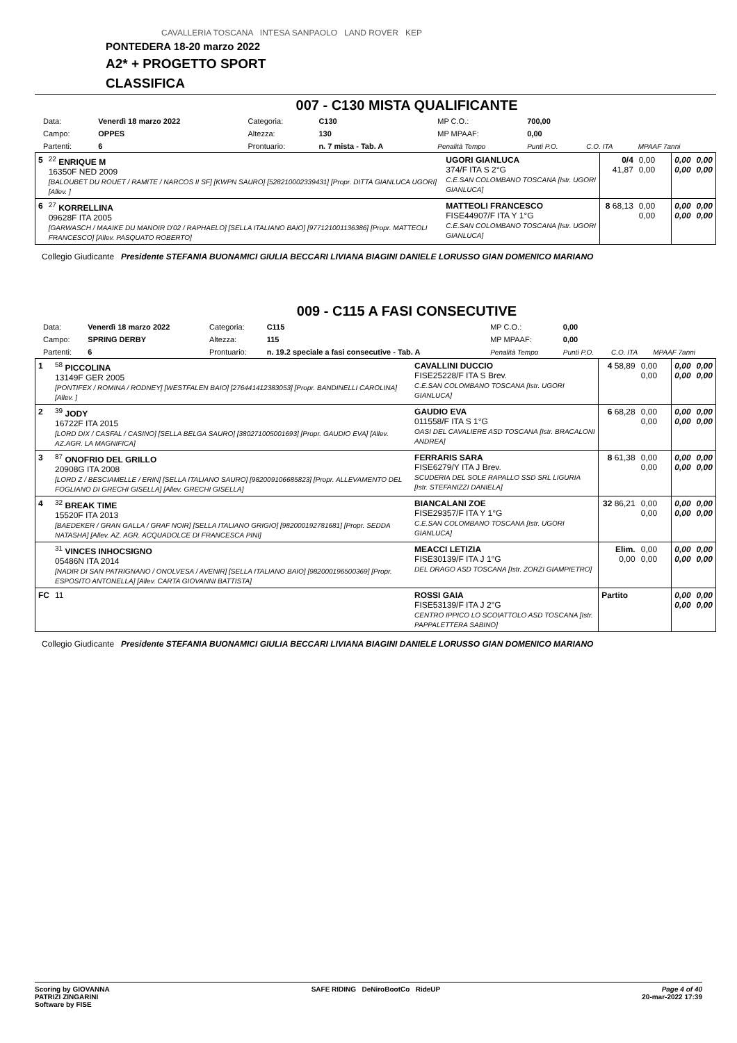CAVALLERIA TOSCANA INTESA SANPAOLO LAND ROVER KEP
PONTEDERA 18-20 marzo 2022
A2* + PROGETTO SPORT
CLASSIFICA
007 - C130 MISTA QUALIFICANTE
| Data: | Venerdì 18 marzo 2022 | Categoria: | C130 | MP C.O.: | 700,00 | | |
| Campo: | OPPES | Altezza: | 130 | MP MPAAF: | 0,00 | | |
| Partenti: | 6 | Prontuario: | n. 7 mista - Tab. A | Penalità Tempo | Punti P.O. | C.O. ITA | MPAAF 7anni |
| 5 | <sup>22</sup> ENRIQUE M 16350F NED 2009 [BALOUBET DU ROUET / RAMITE / NARCOS II SF] [KWPN SAURO] [528210002339431] [Propr. DITTA GIANLUCA UGORI] [Allev. ] | UGORI GIANLUCA 374/F ITA S 2°G C.E.SAN COLOMBANO TOSCANA [Istr. UGORI GIANLUCA] | 0/4 41,87 | 0,00 0,00 | 0,00 0,00 | 0,00 0,00 |
| 6 | <sup>27</sup> KORRELLINA 09628F ITA 2005 [GARWASCH / MAAIKE DU MANOIR D'02 / RAPHAELO] [SELLA ITALIANO BAIO] [977121001136386] [Propr. MATTEOLI FRANCESCO] [Allev. PASQUATO ROBERTO] | MATTEOLI FRANCESCO FISE44907/F ITA Y 1°G C.E.SAN COLOMBANO TOSCANA [Istr. UGORI GIANLUCA] | 8 68,13 | 0,00 0,00 | 0,00 0,00 | 0,00 0,00 |
Collegio Giudicante Presidente STEFANIA BUONAMICI GIULIA BECCARI LIVIANA BIAGINI DANIELE LORUSSO GIAN DOMENICO MARIANO
009 - C115 A FASI CONSECUTIVE
| Data: | Venerdì 18 marzo 2022 | Categoria: | C115 | MP C.O.: | 0,00 | | |
| Campo: | SPRING DERBY | Altezza: | 115 | MP MPAAF: | 0,00 | | |
| Partenti: | 6 | Prontuario: | n. 19.2 speciale a fasi consecutive - Tab. A | Penalità Tempo | Punti P.O. | C.O. ITA | MPAAF 7anni |
| 1 | <sup>58</sup> PICCOLINA 13149F GER 2005 [PONTIFEX / ROMINA / RODNEY] [WESTFALEN BAIO] [276441412383053] [Propr. BANDINELLI CAROLINA] [Allev. ] | CAVALLINI DUCCIO FISE25228/F ITA S Brev. C.E.SAN COLOMBANO TOSCANA [Istr. UGORI GIANLUCA] | 4 58,89 | 0,00 0,00 | 0,00 0,00 | 0,00 0,00 |
| 2 | <sup>39</sup> JODY 16722F ITA 2015 [LORD DIX / CASFAL / CASINO] [SELLA BELGA SAURO] [380271005001693] [Propr. GAUDIO EVA] [Allev. AZ.AGR. LA MAGNIFICA] | GAUDIO EVA 011558/F ITA S 1°G OASI DEL CAVALIERE ASD TOSCANA [Istr. BRACALONI ANDREA] | 6 68,28 | 0,00 0,00 | 0,00 0,00 | 0,00 0,00 |
| 3 | <sup>87</sup> ONOFRIO DEL GRILLO 20908G ITA 2008 [LORD Z / BESCIAMELLE / ERIN] [SELLA ITALIANO SAURO] [982009106685823] [Propr. ALLEVAMENTO DEL FOGLIANO DI GRECHI GISELLA] [Allev. GRECHI GISELLA] | FERRARIS SARA FISE6279/Y ITA J Brev. SCUDERIA DEL SOLE RAPALLO SSD SRL LIGURIA [Istr. STEFANIZZI DANIELA] | 8 61,38 | 0,00 0,00 | 0,00 0,00 | 0,00 0,00 |
| 4 | <sup>32</sup> BREAK TIME 15520F ITA 2013 [BAEDEKER / GRAN GALLA / GRAF NOIR] [SELLA ITALIANO GRIGIO] [982000192781681] [Propr. SEDDA NATASHA] [Allev. AZ. AGR. ACQUADOLCE DI FRANCESCA PINI] | BIANCALANI ZOE FISE29357/F ITA Y 1°G C.E.SAN COLOMBANO TOSCANA [Istr. UGORI GIANLUCA] | 32 86,21 | 0,00 0,00 | 0,00 0,00 | 0,00 0,00 |
| | <sup>31</sup> VINCES INHOCSIGNO 05486N ITA 2014 [NADIR DI SAN PATRIGNANO / ONOLVESA / AVENIR] [SELLA ITALIANO BAIO] [982000196500369] [Propr. ESPOSITO ANTONELLA] [Allev. CARTA GIOVANNI BATTISTA] | MEACCI LETIZIA FISE30139/F ITA J 1°G DEL DRAGO ASD TOSCANA [Istr. ZORZI GIAMPIETRO] | Elim. 0,00 | 0,00 0,00 | 0,00 0,00 | 0,00 0,00 |
| FC | 11 | ROSSI GAIA FISE53139/F ITA J 2°G CENTRO IPPICO LO SCOIATTOLO ASD TOSCANA [Istr. PAPPALETTERA SABINO] | Partito | | 0,00 0,00 | 0,00 0,00 |
Collegio Giudicante Presidente STEFANIA BUONAMICI GIULIA BECCARI LIVIANA BIAGINI DANIELE LORUSSO GIAN DOMENICO MARIANO
Scoring by GIOVANNA
PATRIZI ZINGARINI
Software by FISE
SAFE RIDING DeNiroBootCo RideUP
Page 4 of 40
20-mar-2022 17:39